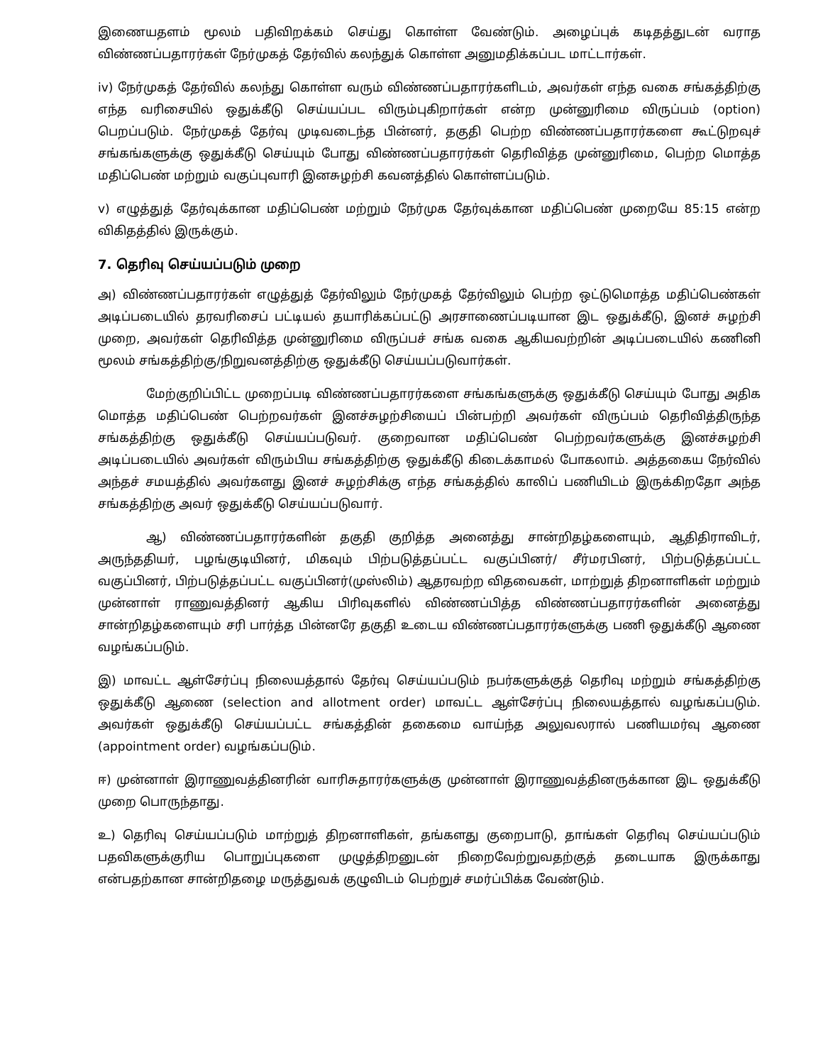இணையதளம் மூலம் பதிவிறக்கம் செய்து கொள்ள வேண்டும். அழைப்புக் கடிதத்துடன் வராத விண்ணப்பதாரர்கள் நேர்முகத் தேர்வில் கலந்துக் கொள்ள அனுமதிக்கப்பட மாட்டார்கள்.
iv) நேர்முகத் தேர்வில் கலந்து கொள்ள வரும் விண்ணப்பதாரர்களிடம், அவர்கள் எந்த வகை சங்கத்திற்கு எந்த வரிசையில் ஒதுக்கீடு செய்யப்பட விரும்புகிறார்கள் என்ற முன்னுரிமை விருப்பம் (option) பெறப்படும். நேர்முகத் தேர்வு முடிவடைந்த பின்னர், தகுதி பெற்ற விண்ணப்பதாரர்களை கூட்டுறவுச் சங்கங்களுக்கு ஒதுக்கீடு செய்யும் போது விண்ணப்பதாரர்கள் தெரிவித்த முன்னுரிமை, பெற்ற மொத்த மதிப்பெண் மற்றும் வகுப்புவாரி இனசுழற்சி கவனத்தில் கொள்ளப்படும்.
v) எழுத்துத் தேர்வுக்கான மதிப்பெண் மற்றும் நேர்முக தேர்வுக்கான மதிப்பெண் முறையே 85:15 என்ற விகிதத்தில் இருக்கும்.
7. தெரிவு செய்யப்படும் முறை
அ) விண்ணப்பதாரர்கள் எழுத்துத் தேர்விலும் நேர்முகத் தேர்விலும் பெற்ற ஒட்டுமொத்த மதிப்பெண்கள் அடிப்படையில் தரவரிசைப் பட்டியல் தயாரிக்கப்பட்டு அரசாணைப்படியான இட ஒதுக்கீடு, இனச் சுழற்சி முறை, அவர்கள் தெரிவித்த முன்னுரிமை விருப்பச் சங்க வகை ஆகியவற்றின் அடிப்படையில் கணினி மூலம் சங்கத்திற்கு/நிறுவனத்திற்கு ஒதுக்கீடு செய்யப்படுவார்கள்.
மேற்குறிப்பிட்ட முறைப்படி விண்ணப்பதாரர்களை சங்கங்களுக்கு ஒதுக்கீடு செய்யும் போது அதிக மொத்த மதிப்பெண் பெற்றவர்கள் இனச்சுழற்சியைப் பின்பற்றி அவர்கள் விருப்பம் தெரிவித்திருந்த சங்கத்திற்கு ஒதுக்கீடு செய்யப்படுவர். குறைவான மதிப்பெண் பெற்றவர்களுக்கு இனச்சுழற்சி அடிப்படையில் அவர்கள் விரும்பிய சங்கத்திற்கு ஒதுக்கீடு கிடைக்காமல் போகலாம். அத்தகைய நேர்வில் அந்தச் சமயத்தில் அவர்களது இனச் சுழற்சிக்கு எந்த சங்கத்தில் காலிப் பணியிடம் இருக்கிறதோ அந்த சங்கத்திற்கு அவர் ஒதுக்கீடு செய்யப்படுவார்.
ஆ) விண்ணப்பதாரர்களின் தகுதி குறித்த அனைத்து சான்றிதழ்களையும், ஆதிதிராவிடர், அருந்ததியர், பழங்குடியினர், மிகவும் பிற்படுத்தப்பட்ட வகுப்பினர்/ சீர்மரபினர், பிற்படுத்தப்பட்ட வகுப்பினர், பிற்படுத்தப்பட்ட வகுப்பினர்(முஸ்லிம்) ஆதரவற்ற விதவைகள், மாற்றுத் திறனாளிகள் மற்றும் முன்னாள் ராணுவத்தினர் ஆகிய பிரிவுகளில் விண்ணப்பித்த விண்ணப்பதாரர்களின் அனைத்து சான்றிதழ்களையும் சரி பார்த்த பின்னரே தகுதி உடைய விண்ணப்பதாரர்களுக்கு பணி ஒதுக்கீடு ஆணை வழங்கப்படும்.
இ) மாவட்ட ஆள்சேர்ப்பு நிலையத்தால் தேர்வு செய்யப்படும் நபர்களுக்குத் தெரிவு மற்றும் சங்கத்திற்கு ஒதுக்கீடு ஆணை (selection and allotment order) மாவட்ட ஆள்சேர்ப்பு நிலையத்தால் வழங்கப்படும். அவர்கள் ஒதுக்கீடு செய்யப்பட்ட சங்கத்தின் தகைமை வாய்ந்த அலுவலரால் பணியமர்வு ஆணை (appointment order) வழங்கப்படும்.
ஈ) முன்னாள் இராணுவத்தினரின் வாரிசுதாரர்களுக்கு முன்னாள் இராணுவத்தினருக்கான இட ஒதுக்கீடு முறை பொருந்தாது.
உ) தெரிவு செய்யப்படும் மாற்றுத் திறனாளிகள், தங்களது குறைபாடு, தாங்கள் தெரிவு செய்யப்படும் பதவிகளுக்குரிய பொறுப்புகளை முழுத்திறனுடன் நிறைவேற்றுவதற்குத் தடையாக இருக்காது என்பதற்கான சான்றிதழை மருத்துவக் குழுவிடம் பெற்றுச் சமர்ப்பிக்க வேண்டும்.